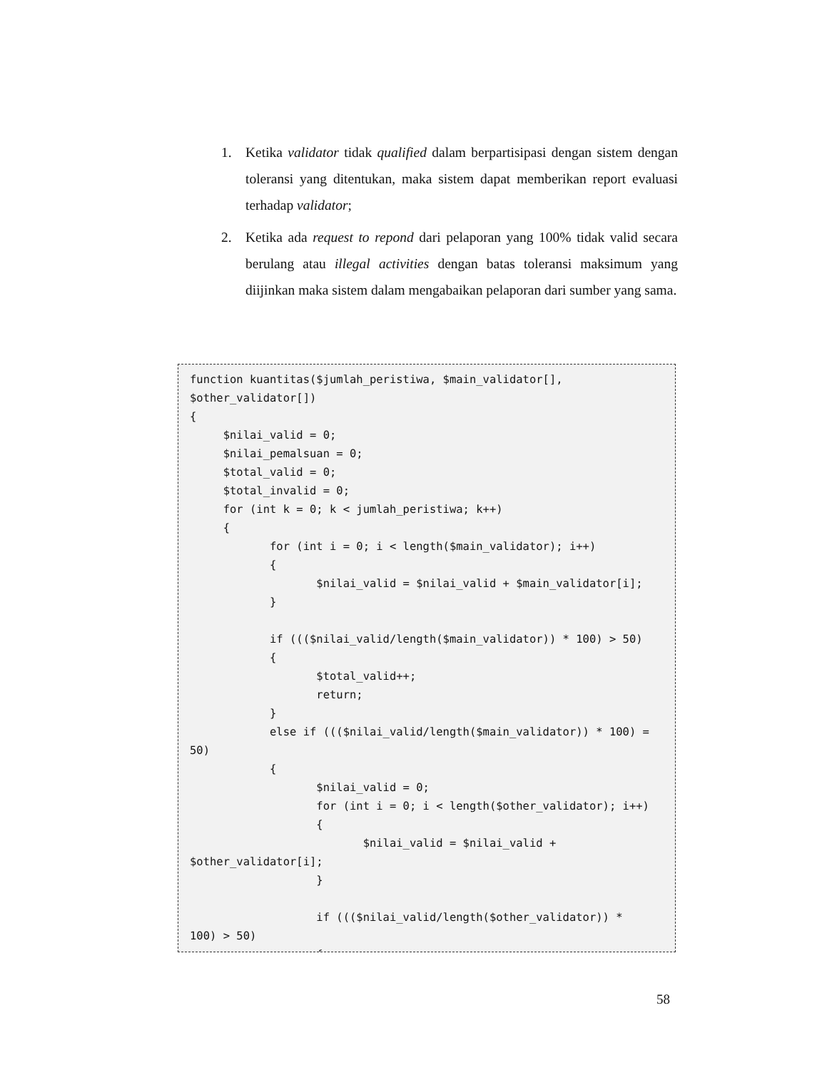1. Ketika validator tidak qualified dalam berpartisipasi dengan sistem dengan toleransi yang ditentukan, maka sistem dapat memberikan report evaluasi terhadap validator;
2. Ketika ada request to repond dari pelaporan yang 100% tidak valid secara berulang atau illegal activities dengan batas toleransi maksimum yang diijinkan maka sistem dalam mengabaikan pelaporan dari sumber yang sama.
function kuantitas($jumlah_peristiwa, $main_validator[],
$other_validator[])
{
     $nilai_valid = 0;
     $nilai_pemalsuan = 0;
     $total_valid = 0;
     $total_invalid = 0;
     for (int k = 0; k < jumlah_peristiwa; k++)
     {
            for (int i = 0; i < length($main_validator); i++)
            {
                   $nilai_valid = $nilai_valid + $main_validator[i];
            }

            if ((($nilai_valid/length($main_validator)) * 100) > 50)
            {
                   $total_valid++;
                   return;
            }
            else if ((($nilai_valid/length($main_validator)) * 100) =
50)
            {
                   $nilai_valid = 0;
                   for (int i = 0; i < length($other_validator); i++)
                   {
                          $nilai_valid = $nilai_valid +
$other_validator[i];
                   }

                   if ((($nilai_valid/length($other_validator)) *
100) > 50)
                   {
58